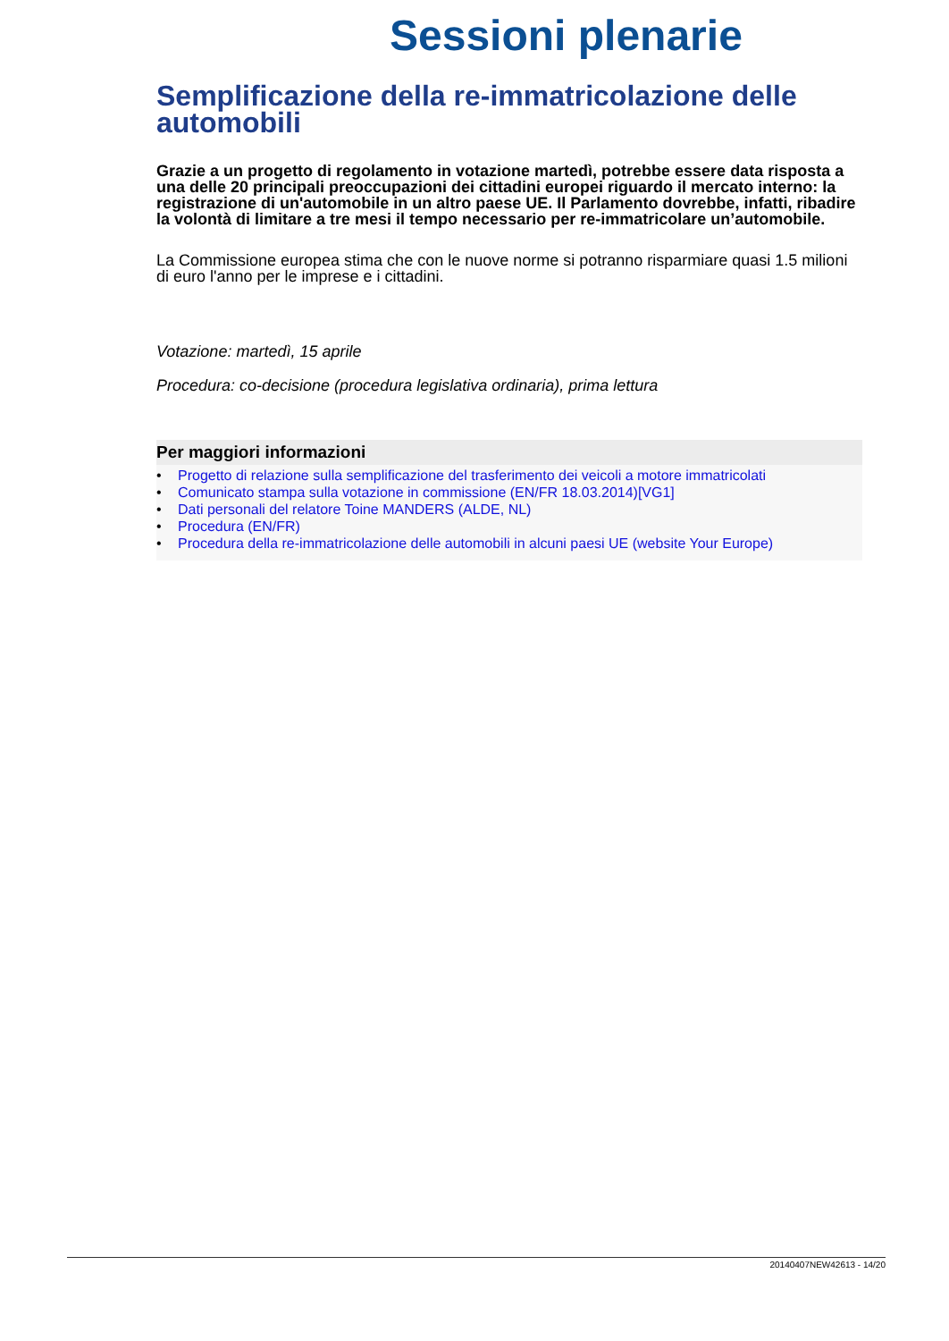Sessioni plenarie
Semplificazione della re-immatricolazione delle automobili
Grazie a un progetto di regolamento in votazione martedì, potrebbe essere data risposta a una delle 20 principali preoccupazioni dei cittadini europei riguardo il mercato interno: la registrazione di un'automobile in un altro paese UE. Il Parlamento dovrebbe, infatti, ribadire la volontà di limitare a tre mesi il tempo necessario per re-immatricolare un’automobile.
La Commissione europea stima che con le nuove norme si potranno risparmiare quasi 1.5 milioni di euro l'anno per le imprese e i cittadini.
Votazione: martedì, 15 aprile
Procedura: co-decisione (procedura legislativa ordinaria), prima lettura
Per maggiori informazioni
• Progetto di relazione sulla semplificazione del trasferimento dei veicoli a motore immatricolati
• Comunicato stampa sulla votazione in commissione (EN/FR 18.03.2014)[VG1]
• Dati personali del relatore Toine MANDERS (ALDE, NL)
• Procedura (EN/FR)
• Procedura della re-immatricolazione delle automobili in alcuni paesi UE (website Your Europe)
20140407NEW42613 - 14/20